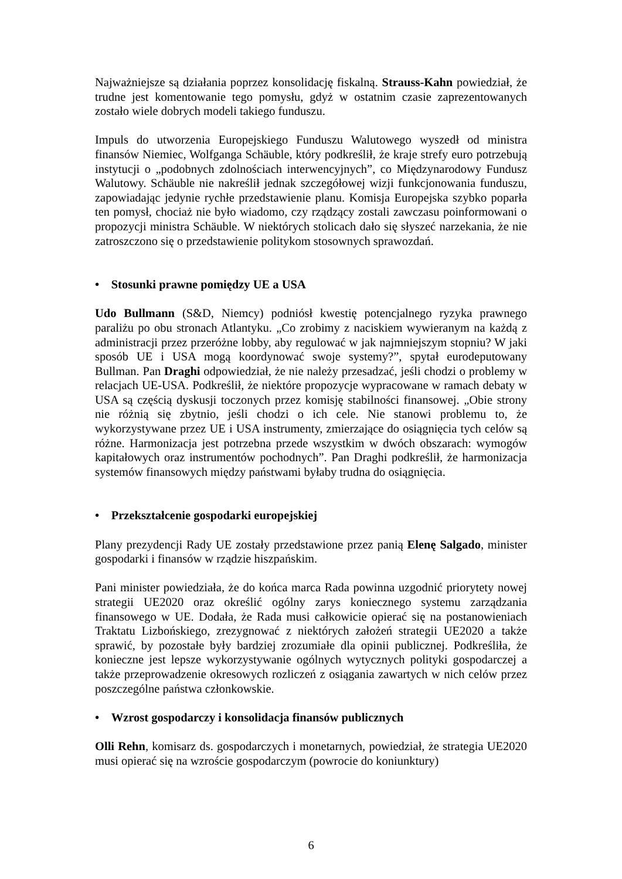Najważniejsze są działania poprzez konsolidację fiskalną. Strauss-Kahn powiedział, że trudne jest komentowanie tego pomysłu, gdyż w ostatnim czasie zaprezentowanych zostało wiele dobrych modeli takiego funduszu.
Impuls do utworzenia Europejskiego Funduszu Walutowego wyszedł od ministra finansów Niemiec, Wolfganga Schäuble, który podkreślił, że kraje strefy euro potrzebują instytucji o „podobnych zdolnościach interwencyjnych”, co Międzynarodowy Fundusz Walutowy. Schäuble nie nakreślił jednak szczegółowej wizji funkcjonowania funduszu, zapowiadając jedynie rychłe przedstawienie planu. Komisja Europejska szybko poparła ten pomysł, chociaż nie było wiadomo, czy rządzący zostali zawczasu poinformowani o propozycji ministra Schäuble. W niektórych stolicach dało się słyszeć narzekania, że nie zatroszczono się o przedstawienie politykom stosownych sprawozdań.
• Stosunki prawne pomiędzy UE a USA
Udo Bullmann (S&D, Niemcy) podniósł kwestię potencjalnego ryzyka prawnego paraliżu po obu stronach Atlantyku. „Co zrobimy z naciskiem wywieranym na każdą z administracji przez przeróżne lobby, aby regulować w jak najmniejszym stopniu? W jaki sposób UE i USA mogą koordynować swoje systemy?”, spytał eurodeputowany Bullman. Pan Draghi odpowiedział, że nie należy przesadzać, jeśli chodzi o problemy w relacjach UE-USA. Podkreślił, że niektóre propozycje wypracowane w ramach debaty w USA są częścią dyskusji toczonych przez komisję stabilności finansowej. „Obie strony nie różnią się zbytnio, jeśli chodzi o ich cele. Nie stanowi problemu to, że wykorzystywane przez UE i USA instrumenty, zmierzające do osiągnięcia tych celów są różne. Harmonizacja jest potrzebna przede wszystkim w dwóch obszarach: wymogów kapitałowych oraz instrumentów pochodnych”. Pan Draghi podkreślił, że harmonizacja systemów finansowych między państwami byłaby trudna do osiągnięcia.
• Przekształcenie gospodarki europejskiej
Plany prezydencji Rady UE zostały przedstawione przez panią Elenę Salgado, minister gospodarki i finansów w rządzie hiszpańskim.
Pani minister powiedziała, że do końca marca Rada powinna uzgodnić priorytety nowej strategii UE2020 oraz określić ogólny zarys koniecznego systemu zarządzania finansowego w UE. Dodała, że Rada musi całkowicie opierać się na postanowieniach Traktatu Lizbońskiego, zrezygnować z niektórych założeń strategii UE2020 a także sprawić, by pozostałe były bardziej zrozumiałe dla opinii publicznej. Podkreśliła, że konieczne jest lepsze wykorzystywanie ogólnych wytycznych polityki gospodarczej a także przeprowadzenie okresowych rozliczeń z osiągania zawartych w nich celów przez poszczególne państwa członkowskie.
• Wzrost gospodarczy i konsolidacja finansów publicznych
Olli Rehn, komisarz ds. gospodarczych i monetarnych, powiedział, że strategia UE2020 musi opierać się na wzroście gospodarczym (powrocie do koniunktury)
6